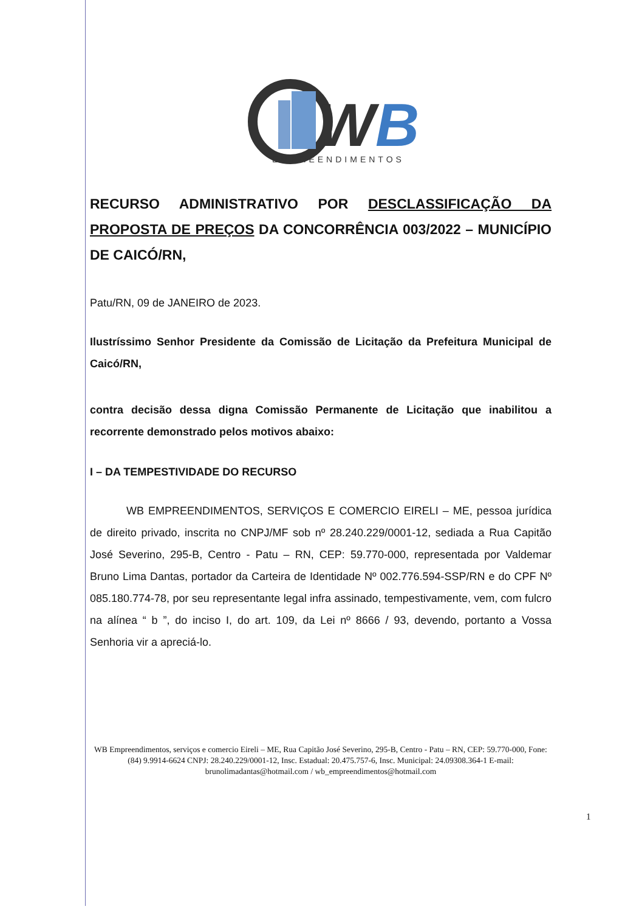W
B
EMPREENDIMENTOS
RECURSO ADMINISTRATIVO POR DESCLASSIFICAÇÃO DA PROPOSTA DE PREÇOS DA CONCORRÊNCIA 003/2022 – MUNICÍPIO DE CAICÓ/RN,
Patu/RN, 09 de JANEIRO de 2023.
Ilustríssimo Senhor Presidente da Comissão de Licitação da Prefeitura Municipal de Caicó/RN,
contra decisão dessa digna Comissão Permanente de Licitação que inabilitou a recorrente demonstrado pelos motivos abaixo:
I – DA TEMPESTIVIDADE DO RECURSO
WB EMPREENDIMENTOS, SERVIÇOS E COMERCIO EIRELI – ME, pessoa jurídica de direito privado, inscrita no CNPJ/MF sob nº 28.240.229/0001-12, sediada a Rua Capitão José Severino, 295-B, Centro - Patu – RN, CEP: 59.770-000, representada por Valdemar Bruno Lima Dantas, portador da Carteira de Identidade Nº 002.776.594-SSP/RN e do CPF Nº 085.180.774-78, por seu representante legal infra assinado, tempestivamente, vem, com fulcro na alínea “ b ”, do inciso I, do art. 109, da Lei nº 8666 / 93, devendo, portanto a Vossa Senhoria vir a apreciá-lo.
WB Empreendimentos, serviços e comercio Eireli – ME, Rua Capitão José Severino, 295-B, Centro - Patu – RN, CEP: 59.770-000, Fone: (84) 9.9914-6624 CNPJ: 28.240.229/0001-12, Insc. Estadual: 20.475.757-6, Insc. Municipal: 24.09308.364-1 E-mail: brunolimadantas@hotmail.com / wb_empreendimentos@hotmail.com
1